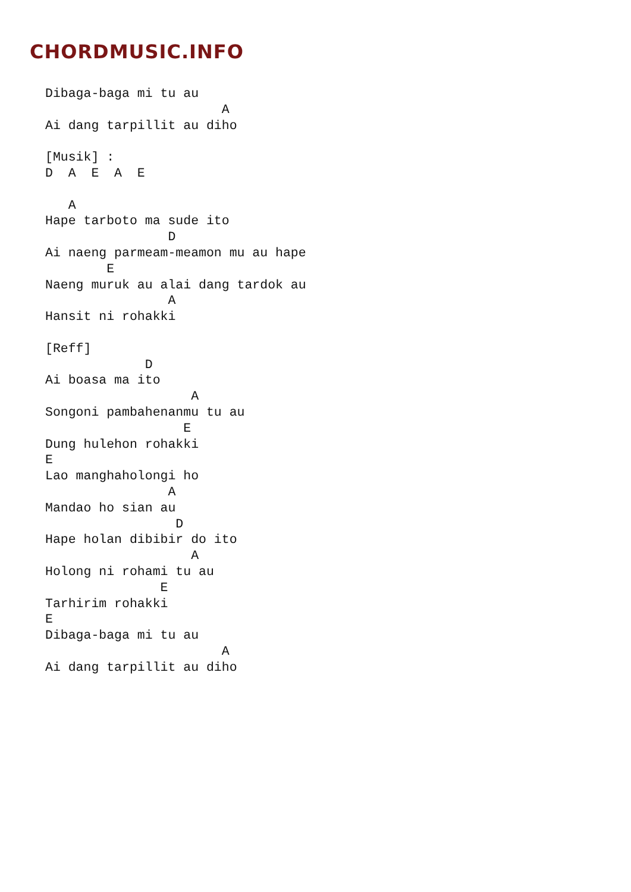CHORDMUSIC.INFO
Dibaga-baga mi tu au
                       A
Ai dang tarpillit au diho

[Musik] :
D  A  E  A  E

   A
Hape tarboto ma sude ito
                D
Ai naeng parmeam-meamon mu au hape
        E
Naeng muruk au alai dang tardok au
                A
Hansit ni rohakki

[Reff]
             D
Ai boasa ma ito
                   A
Songoni pambahenanmu tu au
                  E
Dung hulehon rohakki
E
Lao manghaholongi ho
                A
Mandao ho sian au
                 D
Hape holan dibibir do ito
                   A
Holong ni rohami tu au
               E
Tarhirim rohakki
E
Dibaga-baga mi tu au
                       A
Ai dang tarpillit au diho